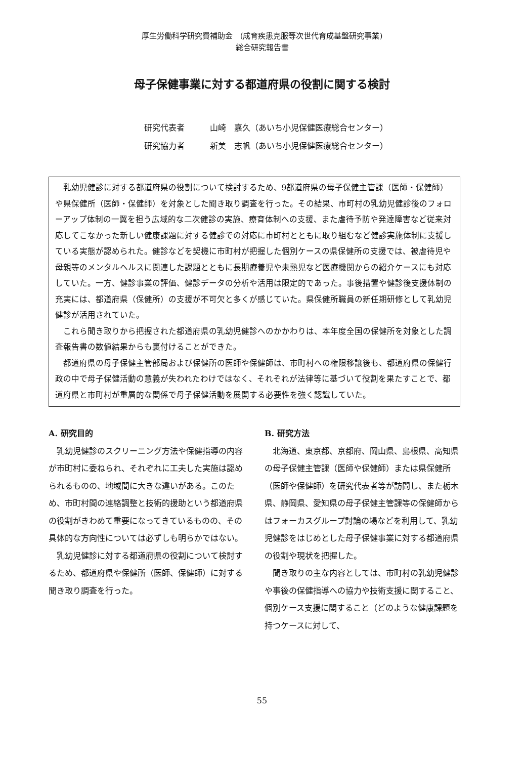厚生労働科学研究費補助金　(成育疾患克服等次世代育成基盤研究事業)
総合研究報告書
母子保健事業に対する都道府県の役割に関する検討
研究代表者 山崎　嘉久（あいち小児保健医療総合センター）
研究協力者 新美　志帆（あいち小児保健医療総合センター）
乳幼児健診に対する都道府県の役割について検討するため、9都道府県の母子保健主管課（医師・保健師）や県保健所（医師・保健師）を対象とした聞き取り調査を行った。その結果、市町村の乳幼児健診後のフォローアップ体制の一翼を担う広域的な二次健診の実施、療育体制への支援、また虐待予防や発達障害など従来対応してこなかった新しい健康課題に対する健診での対応に市町村とともに取り組むなど健診実施体制に支援している実態が認められた。健診などを契機に市町村が把握した個別ケースの県保健所の支援では、被虐待児や母親等のメンタルヘルスに関連した課題とともに長期療養児や未熟児など医療機関からの紹介ケースにも対応していた。一方、健診事業の評価、健診データの分析や活用は限定的であった。事後措置や健診後支援体制の充実には、都道府県（保健所）の支援が不可欠と多くが感じていた。県保健所職員の新任期研修として乳幼児健診が活用されていた。
これら聞き取りから把握された都道府県の乳幼児健診へのかかわりは、本年度全国の保健所を対象とした調査報告書の数値結果からも裏付けることができた。
都道府県の母子保健主管部局および保健所の医師や保健師は、市町村への権限移譲後も、都道府県の保健行政の中で母子保健活動の意義が失われたわけではなく、それぞれが法律等に基づいて役割を果たすことで、都道府県と市町村が重層的な関係で母子保健活動を展開する必要性を強く認識していた。
A. 研究目的
乳幼児健診のスクリーニング方法や保健指導の内容が市町村に委ねられ、それぞれに工夫した実施は認められるものの、地域間に大きな違いがある。このため、市町村間の連絡調整と技術的援助という都道府県の役割がきわめて重要になってきているものの、その具体的な方向性については必ずしも明らかではない。
乳幼児健診に対する都道府県の役割について検討するため、都道府県や保健所（医師、保健師）に対する聞き取り調査を行った。
B. 研究方法
北海道、東京都、京都府、岡山県、島根県、高知県の母子保健主管課（医師や保健師）または県保健所（医師や保健師）を研究代表者等が訪問し、また栃木県、静岡県、愛知県の母子保健主管課等の保健師からはフォーカスグループ討論の場などを利用して、乳幼児健診をはじめとした母子保健事業に対する都道府県の役割や現状を把握した。
聞き取りの主な内容としては、市町村の乳幼児健診や事後の保健指導への協力や技術支援に関すること、個別ケース支援に関すること（どのような健康課題を持つケースに対して、
55